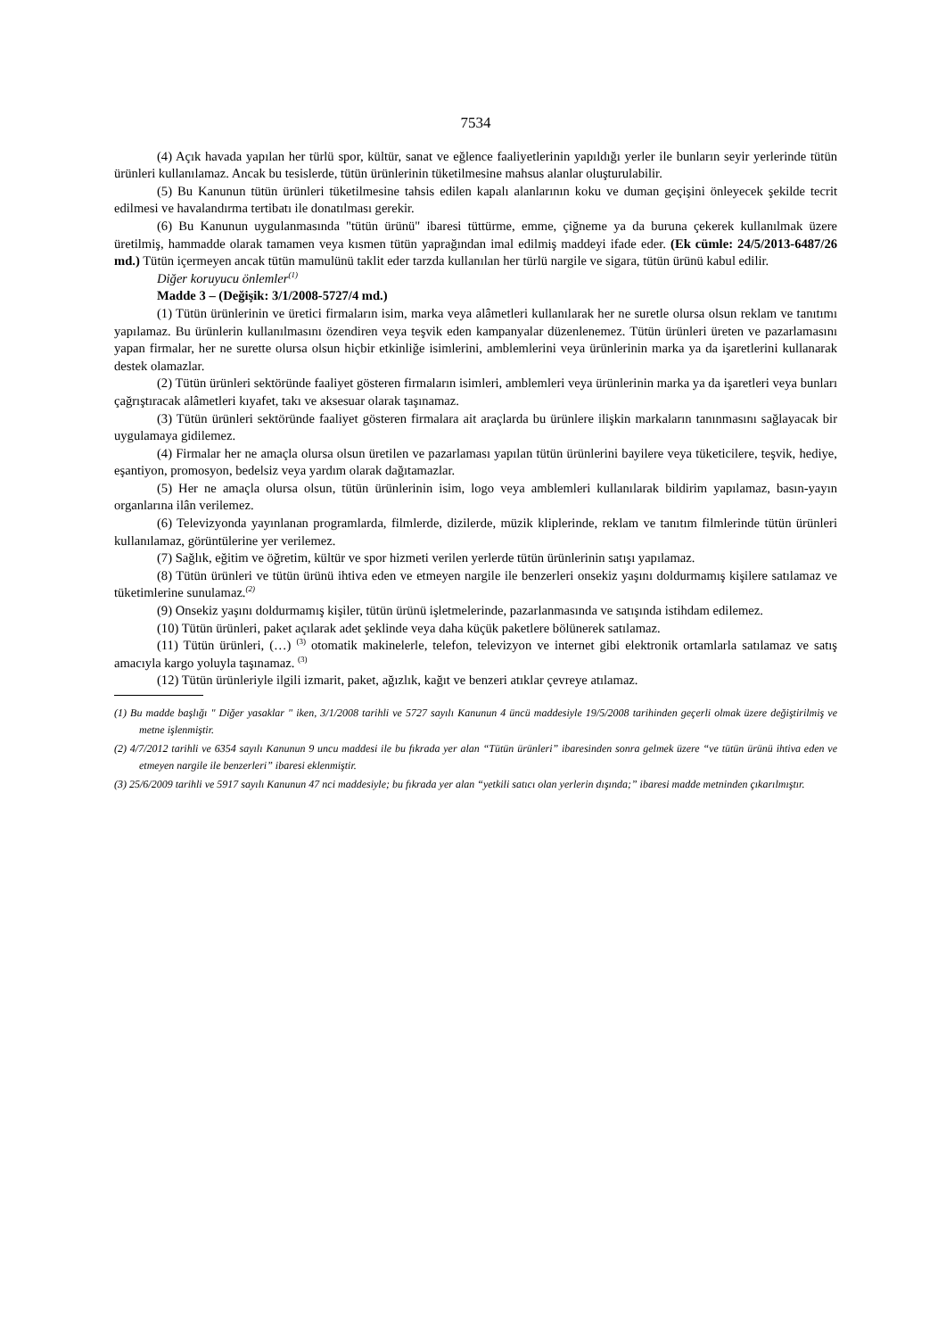7534
(4) Açık havada yapılan her türlü spor, kültür, sanat ve eğlence faaliyetlerinin yapıldığı yerler ile bunların seyir yerlerinde tütün ürünleri kullanılamaz. Ancak bu tesislerde, tütün ürünlerinin tüketilmesine mahsus alanlar oluşturulabilir.
(5) Bu Kanunun tütün ürünleri tüketilmesine tahsis edilen kapalı alanlarının koku ve duman geçişini önleyecek şekilde tecrit edilmesi ve havalandırma tertibatı ile donatılması gerekir.
(6) Bu Kanunun uygulanmasında "tütün ürünü" ibaresi tüttürme, emme, çiğneme ya da buruna çekerek kullanılmak üzere üretilmiş, hammadde olarak tamamen veya kısmen tütün yaprağından imal edilmiş maddeyi ifade eder. (Ek cümle: 24/5/2013-6487/26 md.) Tütün içermeyen ancak tütün mamulünü taklit eder tarzda kullanılan her türlü nargile ve sigara, tütün ürünü kabul edilir.
Diğer koruyucu önlemler<sup>(1)</sup>
Madde 3 – (Değişik: 3/1/2008-5727/4 md.)
(1) Tütün ürünlerinin ve üretici firmaların isim, marka veya alâmetleri kullanılarak her ne suretle olursa olsun reklam ve tanıtımı yapılamaz. Bu ürünlerin kullanılmasını özendiren veya teşvik eden kampanyalar düzenlenemez. Tütün ürünleri üreten ve pazarlamasını yapan firmalar, her ne surette olursa olsun hiçbir etkinliğe isimlerini, amblemlerini veya ürünlerinin marka ya da işaretlerini kullanarak destek olamazlar.
(2) Tütün ürünleri sektöründe faaliyet gösteren firmaların isimleri, amblemleri veya ürünlerinin marka ya da işaretleri veya bunları çağrıştıracak alâmetleri kıyafet, takı ve aksesuar olarak taşınamaz.
(3) Tütün ürünleri sektöründe faaliyet gösteren firmalara ait araçlarda bu ürünlere ilişkin markaların tanınmasını sağlayacak bir uygulamaya gidilemez.
(4) Firmalar her ne amaçla olursa olsun üretilen ve pazarlaması yapılan tütün ürünlerini bayilere veya tüketicilere, teşvik, hediye, eşantiyon, promosyon, bedelsiz veya yardım olarak dağıtamazlar.
(5) Her ne amaçla olursa olsun, tütün ürünlerinin isim, logo veya amblemleri kullanılarak bildirim yapılamaz, basın-yayın organlarına ilân verilemez.
(6) Televizyonda yayınlanan programlarda, filmlerde, dizilerde, müzik kliplerinde, reklam ve tanıtım filmlerinde tütün ürünleri kullanılamaz, görüntülerine yer verilemez.
(7) Sağlık, eğitim ve öğretim, kültür ve spor hizmeti verilen yerlerde tütün ürünlerinin satışı yapılamaz.
(8) Tütün ürünleri ve tütün ürünü ihtiva eden ve etmeyen nargile ile benzerleri onsekiz yaşını doldurmamış kişilere satılamaz ve tüketimlerine sunulamaz.<sup>(2)</sup>
(9) Onsekiz yaşını doldurmamış kişiler, tütün ürünü işletmelerinde, pazarlanmasında ve satışında istihdam edilemez.
(10) Tütün ürünleri, paket açılarak adet şeklinde veya daha küçük paketlere bölünerek satılamaz.
(11) Tütün ürünleri, (…) <sup>(3)</sup> otomatik makinelerle, telefon, televizyon ve internet gibi elektronik ortamlarla satılamaz ve satış amacıyla kargo yoluyla taşınamaz. <sup>(3)</sup>
(12) Tütün ürünleriyle ilgili izmarit, paket, ağızlık, kağıt ve benzeri atıklar çevreye atılamaz.
(1) Bu madde başlığı " Diğer yasaklar " iken, 3/1/2008 tarihli ve 5727 sayılı Kanunun 4 üncü maddesiyle 19/5/2008 tarihinden geçerli olmak üzere değiştirilmiş ve metne işlenmiştir.
(2) 4/7/2012 tarihli ve 6354 sayılı Kanunun 9 uncu maddesi ile bu fıkrada yer alan “Tütün ürünleri” ibaresinden sonra gelmek üzere “ve tütün ürünü ihtiva eden ve etmeyen nargile ile benzerleri” ibaresi eklenmiştir.
(3) 25/6/2009 tarihli ve 5917 sayılı Kanunun 47 nci maddesiyle; bu fıkrada yer alan “yetkili satıcı olan yerlerin dışında;” ibaresi madde metninden çıkarılmıştır.